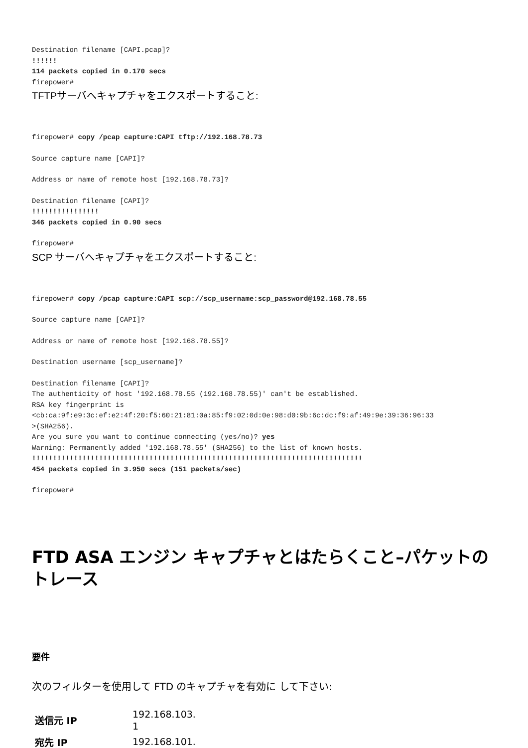Destination filename [CAPI.pcap]?
!!!!!!
114 packets copied in 0.170 secs
firepower#
TFTPサーバへキャプチャをエクスポートすること:
firepower# copy /pcap capture:CAPI tftp://192.168.78.73
Source capture name [CAPI]?
Address or name of remote host [192.168.78.73]?
Destination filename [CAPI]?
!!!!!!!!!!!!!!!!
346 packets copied in 0.90 secs
firepower#
SCP サーバへキャプチャをエクスポートすること:
firepower# copy /pcap capture:CAPI scp://scp_username:scp_password@192.168.78.55
Source capture name [CAPI]?
Address or name of remote host [192.168.78.55]?
Destination username [scp_username]?
Destination filename [CAPI]?
The authenticity of host '192.168.78.55 (192.168.78.55)' can't be established.
RSA key fingerprint is
<cb:ca:9f:e9:3c:ef:e2:4f:20:f5:60:21:81:0a:85:f9:02:0d:0e:98:d0:9b:6c:dc:f9:af:49:9e:39:36:96:33
>(SHA256).
Are you sure you want to continue connecting (yes/no)? yes
Warning: Permanently added '192.168.78.55' (SHA256) to the list of known hosts.
!!!!!!!!!!!!!!!!!!!!!!!!!!!!!!!!!!!!!!!!!!!!!!!!!!!!!!!!!!!!!!!!!!!!!!!!!!!!!!!
454 packets copied in 3.950 secs (151 packets/sec)
firepower#
FTD ASA エンジン キャプチャとはたらくこと–パケットのトレース
要件
次のフィルターを使用して FTD のキャプチャを有効に して下さい:
| 送信元 IP | 192.168.103. 1 |
| 宛先 IP | 192.168.101. |